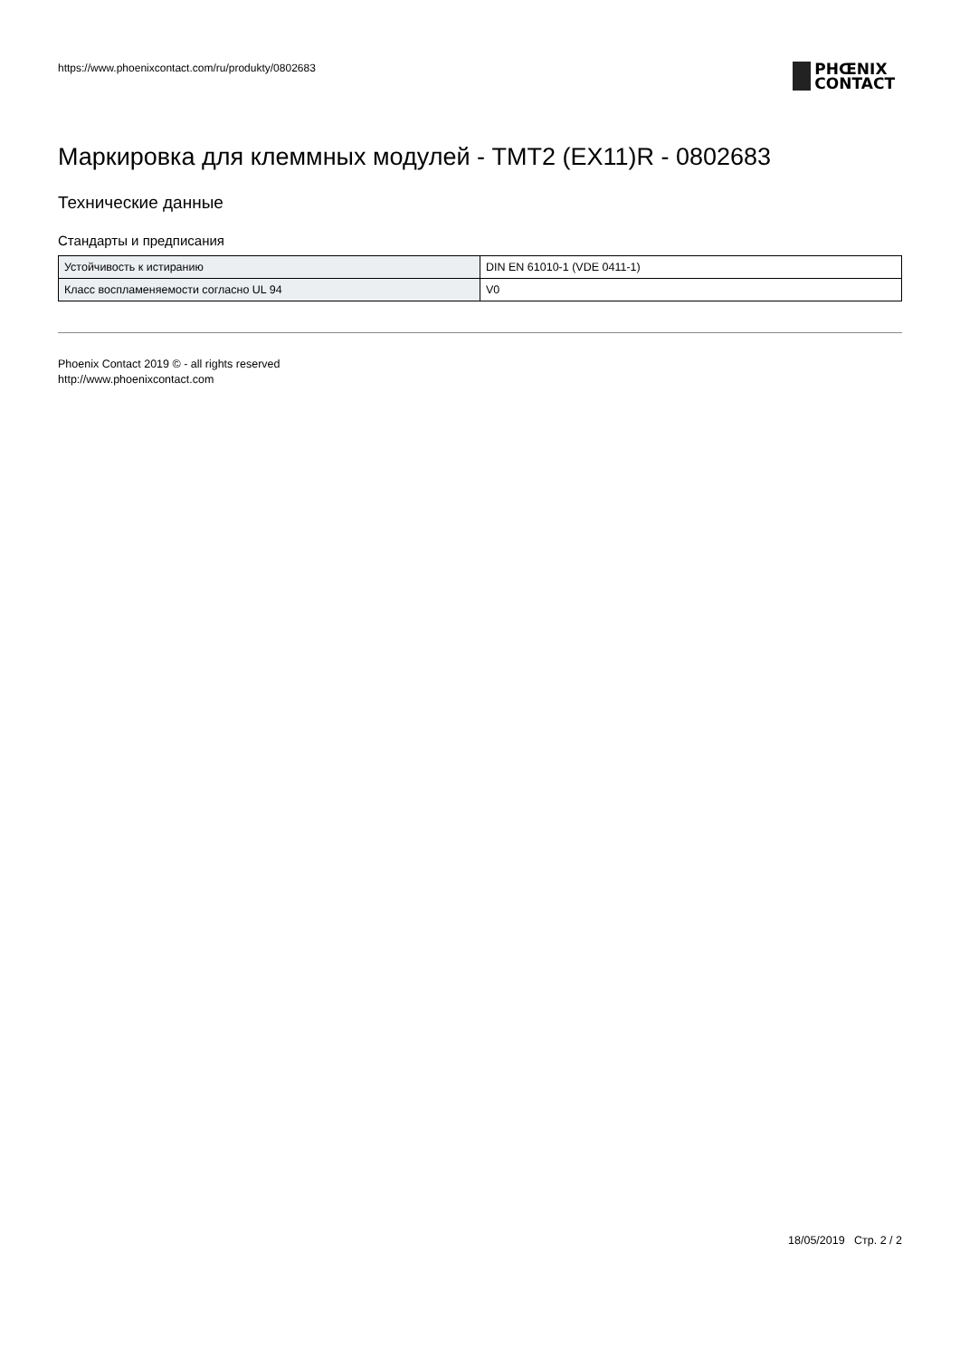https://www.phoenixcontact.com/ru/produkty/0802683
PHŒNIX
CONTACT
Маркировка для клеммных модулей - TMT2 (EX11)R - 0802683
Технические данные
Стандарты и предписания
| Устойчивость к истиранию | DIN EN 61010-1 (VDE 0411-1) |
| Класс воспламеняемости согласно UL 94 | V0 |
Phoenix Contact 2019 © - all rights reserved
http://www.phoenixcontact.com
18/05/2019 Стр. 2 / 2